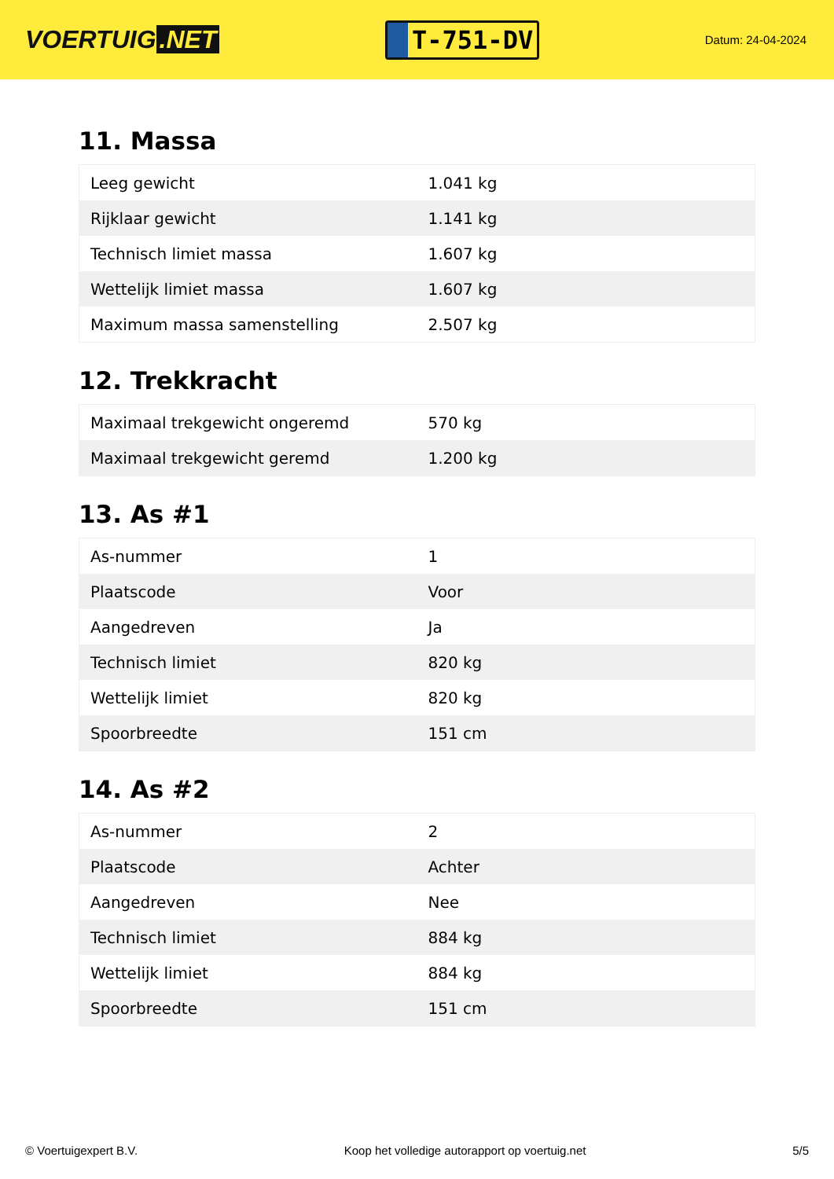VOERTUIG.NET
T-751-DV
Datum: 24-04-2024
11. Massa
| Leeg gewicht | 1.041 kg |
| Rijklaar gewicht | 1.141 kg |
| Technisch limiet massa | 1.607 kg |
| Wettelijk limiet massa | 1.607 kg |
| Maximum massa samenstelling | 2.507 kg |
12. Trekkracht
| Maximaal trekgewicht ongeremd | 570 kg |
| Maximaal trekgewicht geremd | 1.200 kg |
13. As #1
| As-nummer | 1 |
| Plaatscode | Voor |
| Aangedreven | Ja |
| Technisch limiet | 820 kg |
| Wettelijk limiet | 820 kg |
| Spoorbreedte | 151 cm |
14. As #2
| As-nummer | 2 |
| Plaatscode | Achter |
| Aangedreven | Nee |
| Technisch limiet | 884 kg |
| Wettelijk limiet | 884 kg |
| Spoorbreedte | 151 cm |
© Voertuigexpert B.V. Koop het volledige autorapport op voertuig.net 5/5